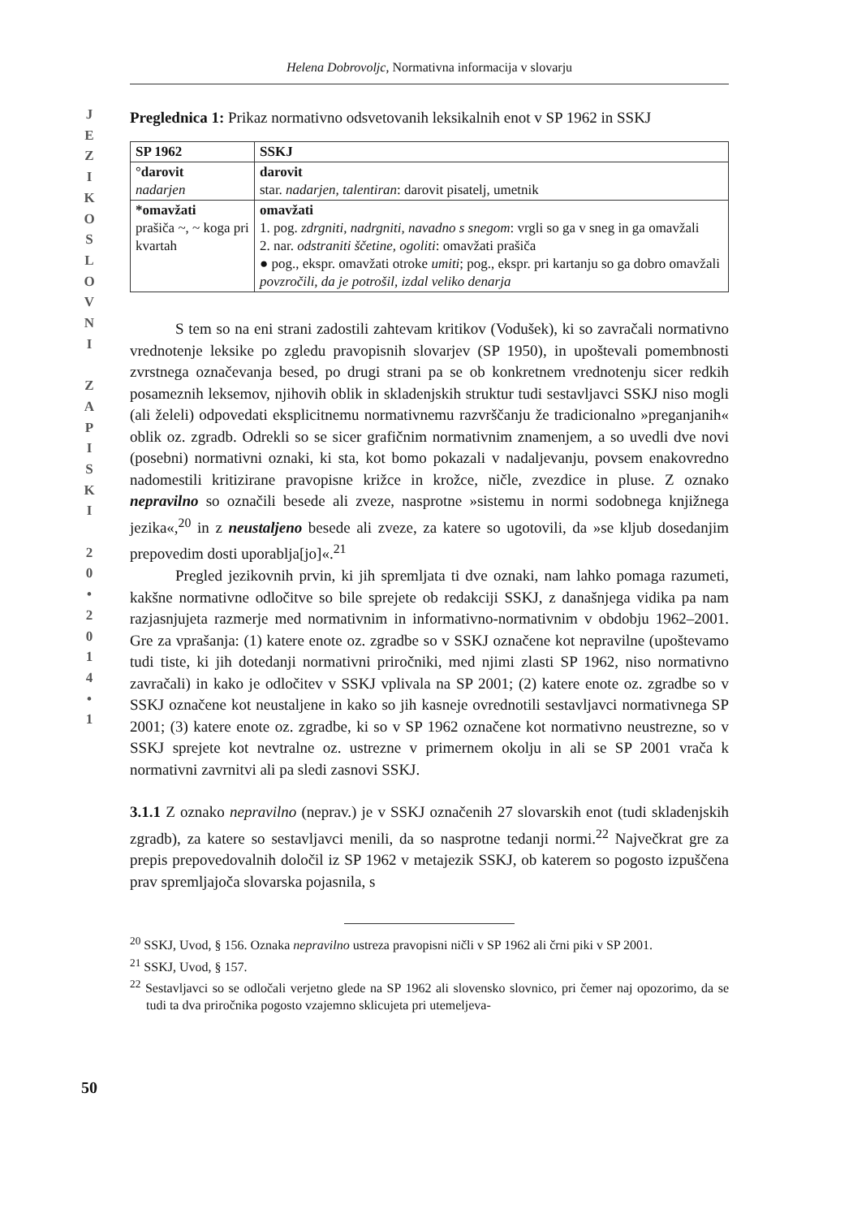J
E
Z
I
K
O
S
L
O
V
N
I
Z
A
P
I
S
K
I
2
0
•
2
0
1
4
•
1
Helena Dobrovoljc, Normativna informacija v slovarju
Preglednica 1: Prikaz normativno odsvetovanih leksikalnih enot v SP 1962 in SSKJ
| SP 1962 | SSKJ |
| --- | --- |
| °darovit nadarjen | darovit star. nadarjen, talentiran : darovit pisatelj, umetnik |
| *omavžati prašiča ~, ~ koga pri kvartah | omavžati 1. pog. zdrgniti, nadrgniti, navadno s snegom : vrgli so ga v sneg in ga omavžali 2. nar. odstraniti ščetine, ogoliti : omavžati prašiča ● pog., ekspr. omavžati otroke umiti ; pog., ekspr. pri kartanju so ga dobro omavžali povzročili, da je potrošil, izdal veliko denarja |
S tem so na eni strani zadostili zahtevam kritikov (Vodušek), ki so zavračali normativno vrednotenje leksike po zgledu pravopisnih slovarjev (SP 1950), in upoštevali pomembnosti zvrstnega označevanja besed, po drugi strani pa se ob konkretnem vrednotenju sicer redkih posameznih leksemov, njihovih oblik in skladenjskih struktur tudi sestavljavci SSKJ niso mogli (ali želeli) odpovedati eksplicitnemu normativnemu razvrščanju že tradicionalno »preganjanih« oblik oz. zgradb. Odrekli so se sicer grafičnim normativnim znamenjem, a so uvedli dve novi (posebni) normativni oznaki, ki sta, kot bomo pokazali v nadaljevanju, povsem enakovredno nadomestili kritizirane pravopisne križce in krožce, ničle, zvezdice in pluse. Z oznako nepravilno so označili besede ali zveze, nasprotne »sistemu in normi sodobnega knjižnega jezika«,<sup>20</sup> in z neustaljeno besede ali zveze, za katere so ugotovili, da »se kljub dosedanjim prepovedim dosti uporablja[jo]«.<sup>21</sup>
Pregled jezikovnih prvin, ki jih spremljata ti dve oznaki, nam lahko pomaga razumeti, kakšne normativne odločitve so bile sprejete ob redakciji SSKJ, z današnjega vidika pa nam razjasnjujeta razmerje med normativnim in informativno-normativnim v obdobju 1962–2001. Gre za vprašanja: (1) katere enote oz. zgradbe so v SSKJ označene kot nepravilne (upoštevamo tudi tiste, ki jih dotedanji normativni priročniki, med njimi zlasti SP 1962, niso normativno zavračali) in kako je odločitev v SSKJ vplivala na SP 2001; (2) katere enote oz. zgradbe so v SSKJ označene kot neustaljene in kako so jih kasneje ovrednotili sestavljavci normativnega SP 2001; (3) katere enote oz. zgradbe, ki so v SP 1962 označene kot normativno neustrezne, so v SSKJ sprejete kot nevtralne oz. ustrezne v primernem okolju in ali se SP 2001 vrača k normativni zavrnitvi ali pa sledi zasnovi SSKJ.
3.1.1 Z oznako nepravilno (neprav.) je v SSKJ označenih 27 slovarskih enot (tudi skladenjskih zgradb), za katere so sestavljavci menili, da so nasprotne tedanji normi.<sup>22</sup> Največkrat gre za prepis prepovedovalnih določil iz SP 1962 v metajezik SSKJ, ob katerem so pogosto izpuščena prav spremljajoča slovarska pojasnila, s
<sup>20</sup> SSKJ, Uvod, § 156. Oznaka nepravilno ustreza pravopisni ničli v SP 1962 ali črni piki v SP 2001.
<sup>21</sup> SSKJ, Uvod, § 157.
<sup>22</sup> Sestavljavci so se odločali verjetno glede na SP 1962 ali slovensko slovnico, pri čemer naj opozorimo, da se tudi ta dva priročnika pogosto vzajemno sklicujeta pri utemeljeva-
50